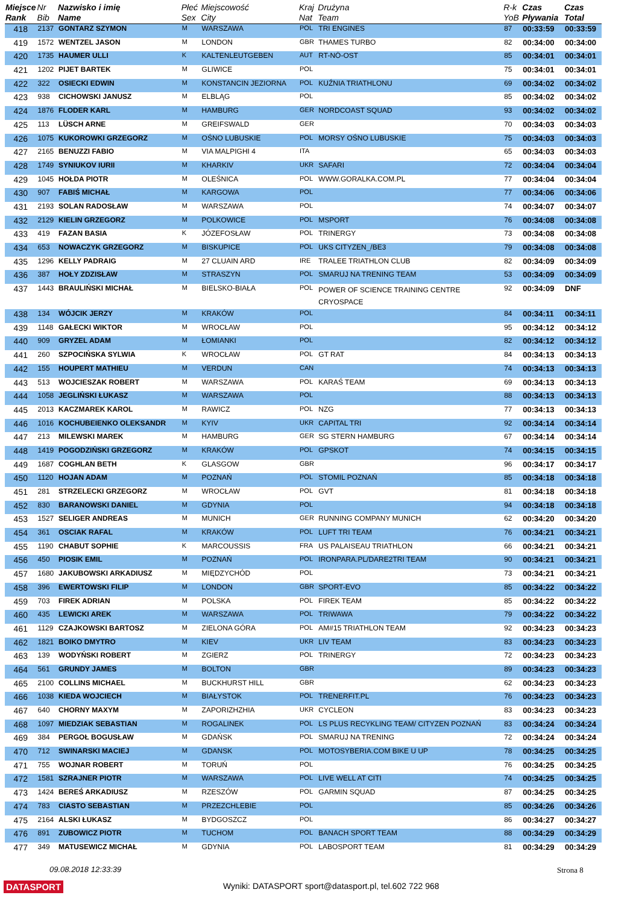| Miejsce Rank | Nr Bib | Nazwisko i imię Name | Płeć Sex | Miejscowość City | Kraj Nat | Drużyna Team | R-k YoB | Czas Pływania | Czas Total |
| --- | --- | --- | --- | --- | --- | --- | --- | --- | --- |
| 418 | 2137 | GONTARZ SZYMON | M | WARSZAWA | POL | TRI ENGINES | 87 | 00:33:59 | 00:33:59 |
| 419 | 1572 | WENTZEL JASON | M | LONDON | GBR | THAMES TURBO | 82 | 00:34:00 | 00:34:00 |
| 420 | 1735 | HAUMER ULLI | K | KALTENLEUTGEBEN | AUT | RT-NÖ-OST | 85 | 00:34:01 | 00:34:01 |
| 421 | 1202 | PIJET BARTEK | M | GLIWICE | POL | | 75 | 00:34:01 | 00:34:01 |
| 422 | 322 | OSIECKI EDWIN | M | KONSTANCIN JEZIORNA | POL | KUŹNIA TRIATHLONU | 69 | 00:34:02 | 00:34:02 |
| 423 | 938 | CICHOWSKI JANUSZ | M | ELBLĄG | POL | | 85 | 00:34:02 | 00:34:02 |
| 424 | 1876 | FLODER KARL | M | HAMBURG | GER | NORDCOAST SQUAD | 93 | 00:34:02 | 00:34:02 |
| 425 | 113 | LÜSCH ARNE | M | GREIFSWALD | GER | | 70 | 00:34:03 | 00:34:03 |
| 426 | 1075 | KUKOROWKI GRZEGORZ | M | OŚNO LUBUSKIE | POL | MORSY OŚNO LUBUSKIE | 75 | 00:34:03 | 00:34:03 |
| 427 | 2165 | BENUZZI FABIO | M | VIA MALPIGHI 4 | ITA | | 65 | 00:34:03 | 00:34:03 |
| 428 | 1749 | SYNIUKOV IURII | M | KHARKIV | UKR | SAFARI | 72 | 00:34:04 | 00:34:04 |
| 429 | 1045 | HOŁDA PIOTR | M | OLEŚNICA | POL | WWW.GORALKA.COM.PL | 77 | 00:34:04 | 00:34:04 |
| 430 | 907 | FABIŚ MICHAŁ | M | KARGOWA | POL | | 77 | 00:34:06 | 00:34:06 |
| 431 | 2193 | SOLAN RADOSŁAW | M | WARSZAWA | POL | | 74 | 00:34:07 | 00:34:07 |
| 432 | 2129 | KIELIN GRZEGORZ | M | POLKOWICE | POL | MSPORT | 76 | 00:34:08 | 00:34:08 |
| 433 | 419 | FAZAN BASIA | K | JÓZEFOSŁAW | POL | TRINERGY | 73 | 00:34:08 | 00:34:08 |
| 434 | 653 | NOWACZYK GRZEGORZ | M | BISKUPICE | POL | UKS CITYZEN_/BE3 | 79 | 00:34:08 | 00:34:08 |
| 435 | 1296 | KELLY PADRAIG | M | 27 CLUAIN ARD | IRE | TRALEE TRIATHLON CLUB | 82 | 00:34:09 | 00:34:09 |
| 436 | 387 | HOŁY ZDZISŁAW | M | STRASZYN | POL | SMARUJ NA TRENING TEAM | 53 | 00:34:09 | 00:34:09 |
| 437 | 1443 | BRAULIŃSKI MICHAŁ | M | BIELSKO-BIAŁA | POL | POWER OF SCIENCE TRAINING CENTRE CRYOSPACE | 92 | 00:34:09 | DNF |
| 438 | 134 | WÓJCIK JERZY | M | KRAKÓW | POL | | 84 | 00:34:11 | 00:34:11 |
| 439 | 1148 | GAŁECKI WIKTOR | M | WROCŁAW | POL | | 95 | 00:34:12 | 00:34:12 |
| 440 | 909 | GRYZEL ADAM | M | ŁOMIANKI | POL | | 82 | 00:34:12 | 00:34:12 |
| 441 | 260 | SZPOCIŃSKA SYLWIA | K | WROCŁAW | POL | GT RAT | 84 | 00:34:13 | 00:34:13 |
| 442 | 155 | HOUPERT MATHIEU | M | VERDUN | CAN | | 74 | 00:34:13 | 00:34:13 |
| 443 | 513 | WOJCIESZAK ROBERT | M | WARSZAWA | POL | KARAŚ TEAM | 69 | 00:34:13 | 00:34:13 |
| 444 | 1058 | JEGLIŃSKI ŁUKASZ | M | WARSZAWA | POL | | 88 | 00:34:13 | 00:34:13 |
| 445 | 2013 | KACZMAREK KAROL | M | RAWICZ | POL | NZG | 77 | 00:34:13 | 00:34:13 |
| 446 | 1016 | KOCHUBEIENKO OLEKSANDR | M | KYIV | UKR | CAPITAL TRI | 92 | 00:34:14 | 00:34:14 |
| 447 | 213 | MILEWSKI MAREK | M | HAMBURG | GER | SG STERN HAMBURG | 67 | 00:34:14 | 00:34:14 |
| 448 | 1419 | POGODZIŃSKI GRZEGORZ | M | KRAKÓW | POL | GPSKOT | 74 | 00:34:15 | 00:34:15 |
| 449 | 1687 | COGHLAN BETH | K | GLASGOW | GBR | | 96 | 00:34:17 | 00:34:17 |
| 450 | 1120 | HOJAN ADAM | M | POZNAŃ | POL | STOMIL POZNAŃ | 85 | 00:34:18 | 00:34:18 |
| 451 | 281 | STRZELECKI GRZEGORZ | M | WROCŁAW | POL | GVT | 81 | 00:34:18 | 00:34:18 |
| 452 | 830 | BARANOWSKI DANIEL | M | GDYNIA | POL | | 94 | 00:34:18 | 00:34:18 |
| 453 | 1527 | SELIGER ANDREAS | M | MUNICH | GER | RUNNING COMPANY MUNICH | 62 | 00:34:20 | 00:34:20 |
| 454 | 361 | OSCIAK RAFAL | M | KRAKÓW | POL | LUFT TRI TEAM | 76 | 00:34:21 | 00:34:21 |
| 455 | 1190 | CHABUT SOPHIE | K | MARCOUSSIS | FRA | US PALAISEAU TRIATHLON | 66 | 00:34:21 | 00:34:21 |
| 456 | 450 | PIOSIK EMIL | M | POZNAŃ | POL | IRONPARA.PL/DARE2TRI TEAM | 90 | 00:34:21 | 00:34:21 |
| 457 | 1680 | JAKUBOWSKI ARKADIUSZ | M | MIĘDZYCHÓD | POL | | 73 | 00:34:21 | 00:34:21 |
| 458 | 396 | EWERTOWSKI FILIP | M | LONDON | GBR | SPORT-EVO | 85 | 00:34:22 | 00:34:22 |
| 459 | 703 | FIREK ADRIAN | M | POLSKA | POL | FIREK TEAM | 85 | 00:34:22 | 00:34:22 |
| 460 | 435 | LEWICKI AREK | M | WARSZAWA | POL | TRIWAWA | 79 | 00:34:22 | 00:34:22 |
| 461 | 1129 | CZAJKOWSKI BARTOSZ | M | ZIELONA GÓRA | POL | AM#15 TRIATHLON TEAM | 92 | 00:34:23 | 00:34:23 |
| 462 | 1821 | BOIKO DMYTRO | M | KIEV | UKR | LIV TEAM | 83 | 00:34:23 | 00:34:23 |
| 463 | 139 | WODYŃSKI ROBERT | M | ZGIERZ | POL | TRINERGY | 72 | 00:34:23 | 00:34:23 |
| 464 | 561 | GRUNDY JAMES | M | BOLTON | GBR | | 89 | 00:34:23 | 00:34:23 |
| 465 | 2100 | COLLINS MICHAEL | M | BUCKHURST HILL | GBR | | 62 | 00:34:23 | 00:34:23 |
| 466 | 1038 | KIEDA WOJCIECH | M | BIAŁYSTOK | POL | TRENERFIT.PL | 76 | 00:34:23 | 00:34:23 |
| 467 | 640 | CHORNY MAXYM | M | ZAPORIZHZHIA | UKR | CYCLEON | 83 | 00:34:23 | 00:34:23 |
| 468 | 1097 | MIEDZIAK SEBASTIAN | M | ROGALINEK | POL | LS PLUS RECYKLING TEAM/ CITYZEN POZNAŃ | 83 | 00:34:24 | 00:34:24 |
| 469 | 384 | PERGOŁ BOGUSŁAW | M | GDAŃSK | POL | SMARUJ NA TRENING | 72 | 00:34:24 | 00:34:24 |
| 470 | 712 | SWINARSKI MACIEJ | M | GDANSK | POL | MOTOSYBERIA.COM BIKE U UP | 78 | 00:34:25 | 00:34:25 |
| 471 | 755 | WOJNAR ROBERT | M | TORUŃ | POL | | 76 | 00:34:25 | 00:34:25 |
| 472 | 1581 | SZRAJNER PIOTR | M | WARSZAWA | POL | LIVE WELL AT CITI | 74 | 00:34:25 | 00:34:25 |
| 473 | 1424 | BEREŚ ARKADIUSZ | M | RZESZÓW | POL | GARMIN SQUAD | 87 | 00:34:25 | 00:34:25 |
| 474 | 783 | CIASTO SEBASTIAN | M | PRZEZCHLEBIE | POL | | 85 | 00:34:26 | 00:34:26 |
| 475 | 2164 | ALSKI ŁUKASZ | M | BYDGOSZCZ | POL | | 86 | 00:34:27 | 00:34:27 |
| 476 | 891 | ZUBOWICZ PIOTR | M | TUCHOM | POL | BANACH SPORT TEAM | 88 | 00:34:29 | 00:34:29 |
| 477 | 349 | MATUSEWICZ MICHAŁ | M | GDYNIA | POL | LABOSPORT TEAM | 81 | 00:34:29 | 00:34:29 |
09.08.2018 12:33:39 Strona 8
DATASPORT
Wyniki: DATASPORT sport@datasport.pl, tel.602 722 968